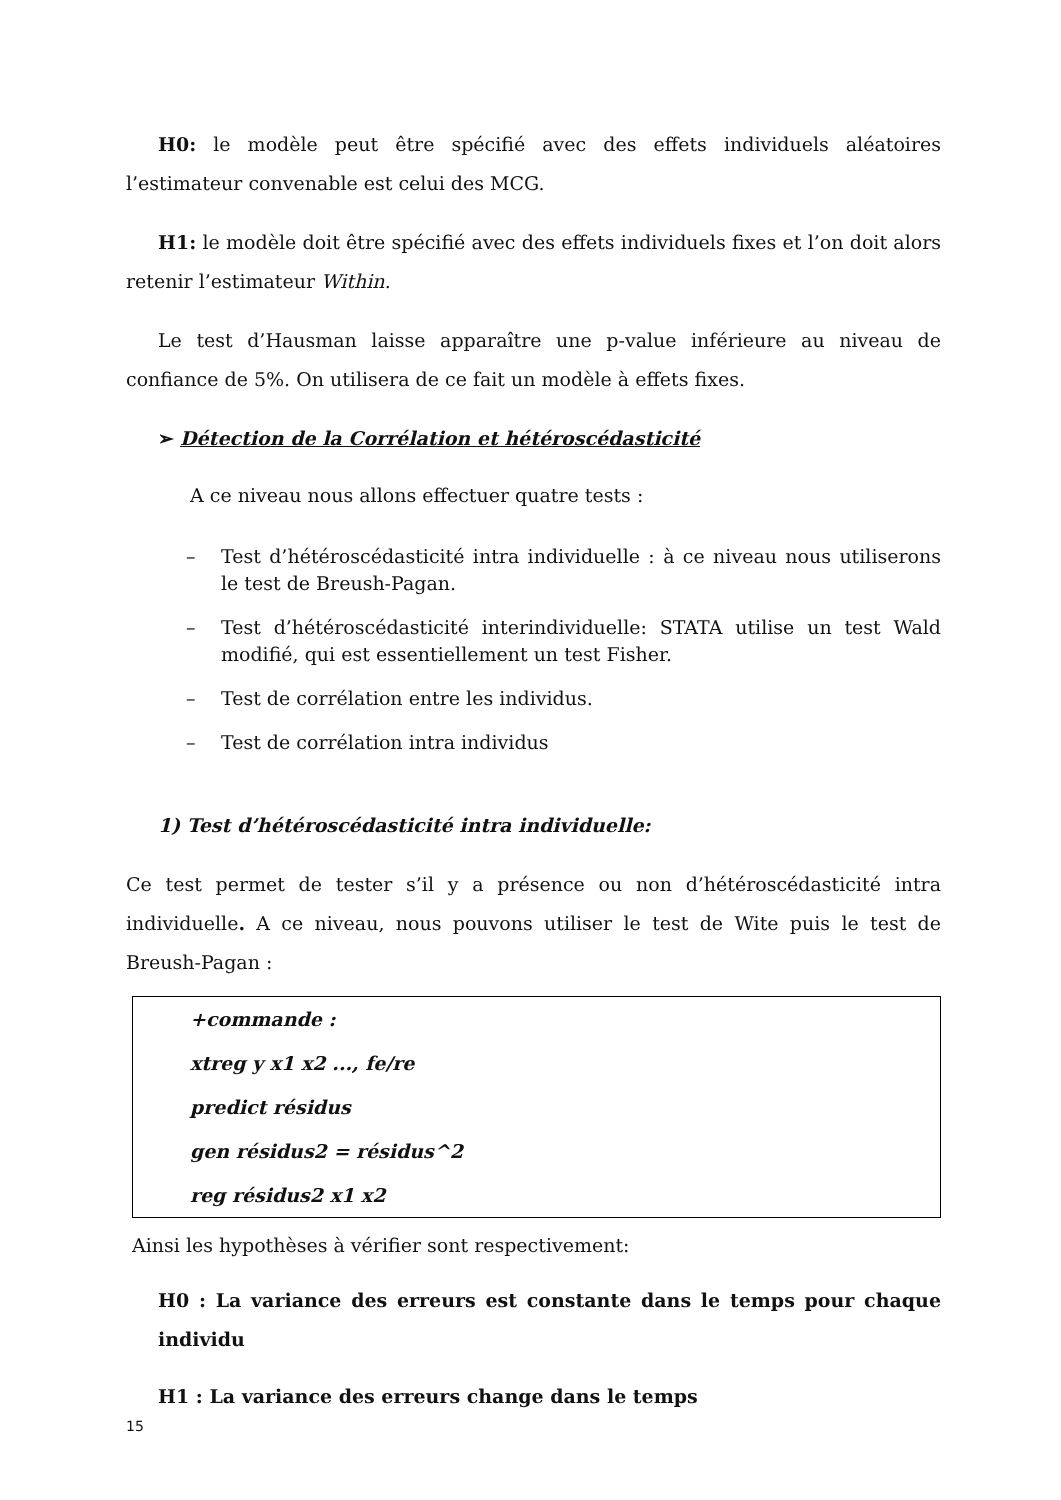H0: le modèle peut être spécifié avec des effets individuels aléatoires l’estimateur convenable est celui des MCG.
H1: le modèle doit être spécifié avec des effets individuels fixes et l’on doit alors retenir l’estimateur Within.
Le test d’Hausman laisse apparaître une p-value inférieure au niveau de confiance de 5%. On utilisera de ce fait un modèle à effets fixes.
➢ Détection de la Corrélation et hétéroscédasticité
A ce niveau nous allons effectuer quatre tests :
– Test d’hétéroscédasticité intra individuelle : à ce niveau nous utiliserons le test de Breush-Pagan.
– Test d’hétéroscédasticité interindividuelle: STATA utilise un test Wald modifié, qui est essentiellement un test Fisher.
– Test de corrélation entre les individus.
– Test de corrélation intra individus
1) Test d’hétéroscédasticité intra individuelle:
Ce test permet de tester s’il y a présence ou non d’hétéroscédasticité intra individuelle. A ce niveau, nous pouvons utiliser le test de Wite puis le test de Breush-Pagan :
+commande :
xtreg y x1 x2 ..., fe/re
predict résidus
gen résidus2 = résidus^2
reg résidus2 x1 x2
Ainsi les hypothèses à vérifier sont respectivement:
H0 : La variance des erreurs est constante dans le temps pour chaque individu
H1 : La variance des erreurs change dans le temps
15